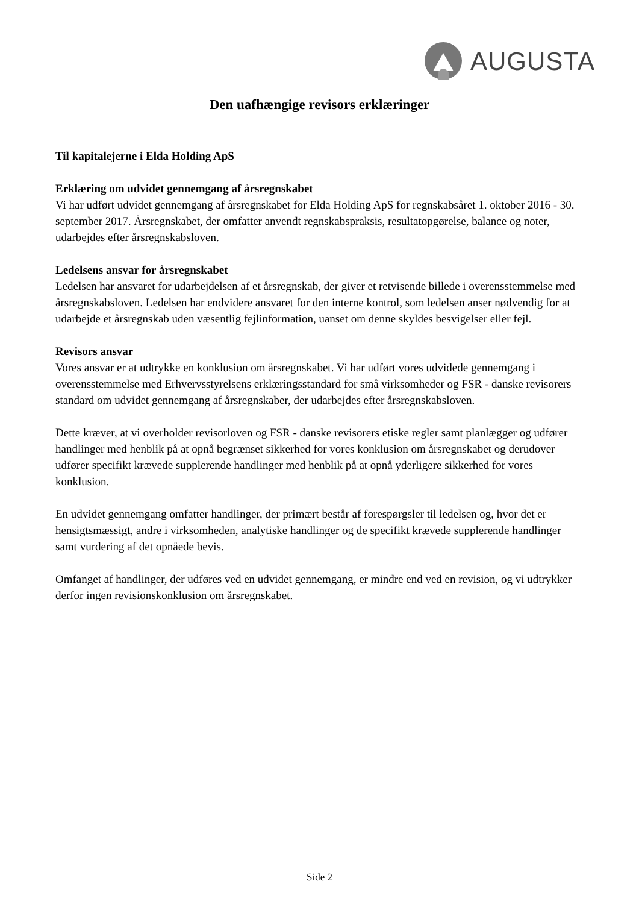AUGUSTA
Den uafhængige revisors erklæringer
Til kapitalejerne i Elda Holding ApS
Erklæring om udvidet gennemgang af årsregnskabet
Vi har udført udvidet gennemgang af årsregnskabet for Elda Holding ApS for regnskabsåret 1. oktober 2016 - 30. september 2017. Årsregnskabet, der omfatter anvendt regnskabspraksis, resultatopgørelse, balance og noter, udarbejdes efter årsregnskabsloven.
Ledelsens ansvar for årsregnskabet
Ledelsen har ansvaret for udarbejdelsen af et årsregnskab, der giver et retvisende billede i overensstemmelse med årsregnskabsloven. Ledelsen har endvidere ansvaret for den interne kontrol, som ledelsen anser nødvendig for at udarbejde et årsregnskab uden væsentlig fejlinformation, uanset om denne skyldes besvigelser eller fejl.
Revisors ansvar
Vores ansvar er at udtrykke en konklusion om årsregnskabet. Vi har udført vores udvidede gennemgang i overensstemmelse med Erhvervsstyrelsens erklæringsstandard for små virksomheder og FSR - danske revisorers standard om udvidet gennemgang af årsregnskaber, der udarbejdes efter årsregnskabsloven.
Dette kræver, at vi overholder revisorloven og FSR - danske revisorers etiske regler samt planlægger og udfører handlinger med henblik på at opnå begrænset sikkerhed for vores konklusion om årsregnskabet og derudover udfører specifikt krævede supplerende handlinger med henblik på at opnå yderligere sikkerhed for vores konklusion.
En udvidet gennemgang omfatter handlinger, der primært består af forespørgsler til ledelsen og, hvor det er hensigtsmæssigt, andre i virksomheden, analytiske handlinger og de specifikt krævede supplerende handlinger samt vurdering af det opnåede bevis.
Omfanget af handlinger, der udføres ved en udvidet gennemgang, er mindre end ved en revision, og vi udtrykker derfor ingen revisionskonklusion om årsregnskabet.
Side 2